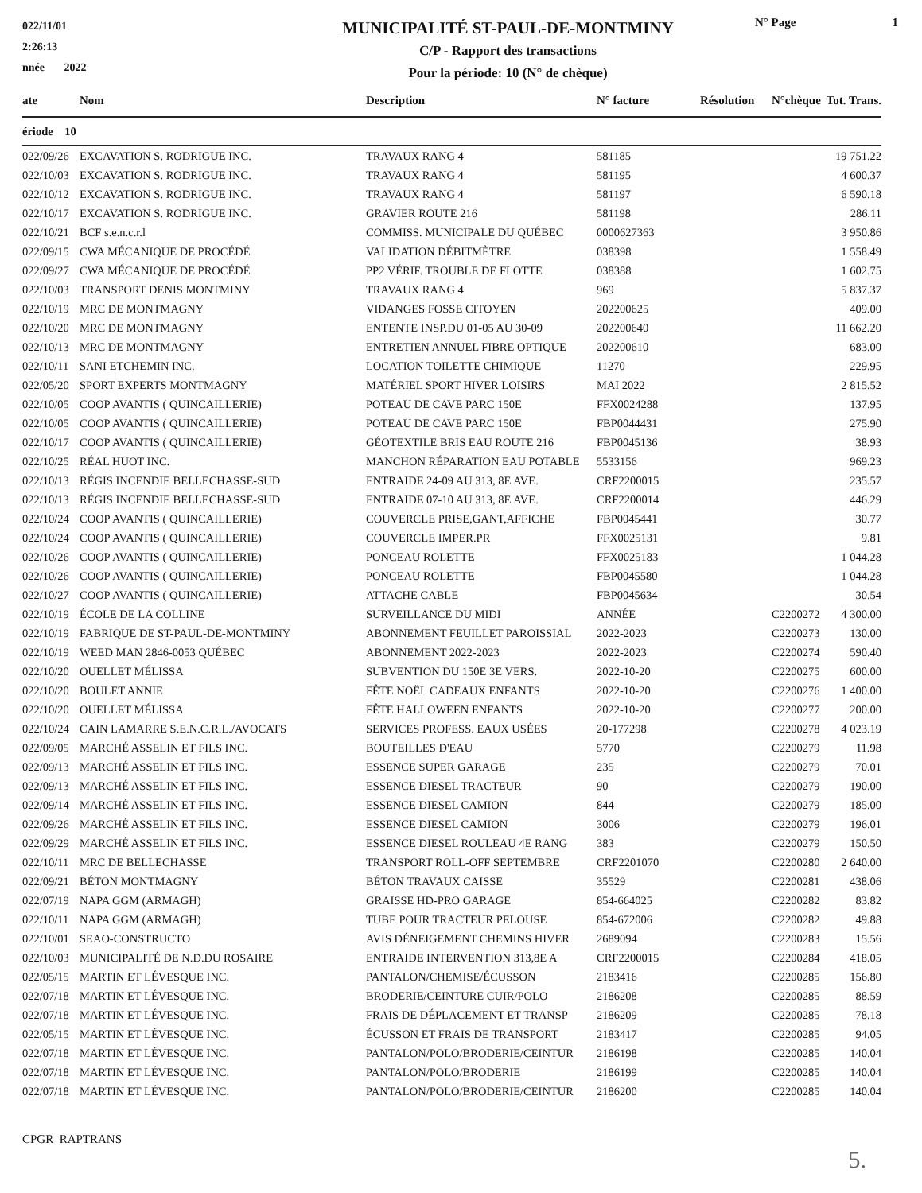022/11/01
2:26:13
nnée 2022
MUNICIPALITÉ ST-PAUL-DE-MONTMINY
C/P - Rapport des transactions
Pour la période: 10 (N° de chèque)
N° Page 1
| ate | Nom | Description | N° facture | Résolution | N°chèque | Tot. Trans. |
| --- | --- | --- | --- | --- | --- | --- |
| ériode 10 | | | | | | |
| 022/09/26 | EXCAVATION S. RODRIGUE INC. | TRAVAUX RANG 4 | 581185 | | | 19 751.22 |
| 022/10/03 | EXCAVATION S. RODRIGUE INC. | TRAVAUX RANG 4 | 581195 | | | 4 600.37 |
| 022/10/12 | EXCAVATION S. RODRIGUE INC. | TRAVAUX RANG 4 | 581197 | | | 6 590.18 |
| 022/10/17 | EXCAVATION S. RODRIGUE INC. | GRAVIER ROUTE 216 | 581198 | | | 286.11 |
| 022/10/21 | BCF s.e.n.c.r.l | COMMISS. MUNICIPALE DU QUÉBEC | 0000627363 | | | 3 950.86 |
| 022/09/15 | CWA MÉCANIQUE DE PROCÉDÉ | VALIDATION DÉBITMÈTRE | 038398 | | | 1 558.49 |
| 022/09/27 | CWA MÉCANIQUE DE PROCÉDÉ | PP2 VÉRIF. TROUBLE DE FLOTTE | 038388 | | | 1 602.75 |
| 022/10/03 | TRANSPORT DENIS MONTMINY | TRAVAUX RANG 4 | 969 | | | 5 837.37 |
| 022/10/19 | MRC DE MONTMAGNY | VIDANGES FOSSE CITOYEN | 202200625 | | | 409.00 |
| 022/10/20 | MRC DE MONTMAGNY | ENTENTE INSP.DU 01-05 AU 30-09 | 202200640 | | | 11 662.20 |
| 022/10/13 | MRC DE MONTMAGNY | ENTRETIEN ANNUEL FIBRE OPTIQUE | 202200610 | | | 683.00 |
| 022/10/11 | SANI ETCHEMIN INC. | LOCATION TOILETTE CHIMIQUE | 11270 | | | 229.95 |
| 022/05/20 | SPORT EXPERTS MONTMAGNY | MATÉRIEL SPORT HIVER LOISIRS | MAI 2022 | | | 2 815.52 |
| 022/10/05 | COOP AVANTIS ( QUINCAILLERIE) | POTEAU DE CAVE PARC 150E | FFX0024288 | | | 137.95 |
| 022/10/05 | COOP AVANTIS ( QUINCAILLERIE) | POTEAU DE CAVE PARC 150E | FBP0044431 | | | 275.90 |
| 022/10/17 | COOP AVANTIS ( QUINCAILLERIE) | GÉOTEXTILE BRIS EAU ROUTE 216 | FBP0045136 | | | 38.93 |
| 022/10/25 | RÉAL HUOT INC. | MANCHON RÉPARATION EAU POTABLE | 5533156 | | | 969.23 |
| 022/10/13 | RÉGIS INCENDIE BELLECHASSE-SUD | ENTRAIDE 24-09 AU 313, 8E AVE. | CRF2200015 | | | 235.57 |
| 022/10/13 | RÉGIS INCENDIE BELLECHASSE-SUD | ENTRAIDE 07-10 AU 313, 8E AVE. | CRF2200014 | | | 446.29 |
| 022/10/24 | COOP AVANTIS ( QUINCAILLERIE) | COUVERCLE PRISE,GANT,AFFICHE | FBP0045441 | | | 30.77 |
| 022/10/24 | COOP AVANTIS ( QUINCAILLERIE) | COUVERCLE IMPER.PR | FFX0025131 | | | 9.81 |
| 022/10/26 | COOP AVANTIS ( QUINCAILLERIE) | PONCEAU ROLETTE | FFX0025183 | | | 1 044.28 |
| 022/10/26 | COOP AVANTIS ( QUINCAILLERIE) | PONCEAU ROLETTE | FBP0045580 | | | 1 044.28 |
| 022/10/27 | COOP AVANTIS ( QUINCAILLERIE) | ATTACHE CABLE | FBP0045634 | | | 30.54 |
| 022/10/19 | ÉCOLE DE LA COLLINE | SURVEILLANCE DU MIDI | ANNÉE | | C2200272 | 4 300.00 |
| 022/10/19 | FABRIQUE DE ST-PAUL-DE-MONTMINY | ABONNEMENT FEUILLET PAROISSIAL | 2022-2023 | | C2200273 | 130.00 |
| 022/10/19 | WEED MAN 2846-0053 QUÉBEC | ABONNEMENT 2022-2023 | 2022-2023 | | C2200274 | 590.40 |
| 022/10/20 | OUELLET MÉLISSA | SUBVENTION DU 150E 3E VERS. | 2022-10-20 | | C2200275 | 600.00 |
| 022/10/20 | BOULET ANNIE | FÊTE NOËL CADEAUX ENFANTS | 2022-10-20 | | C2200276 | 1 400.00 |
| 022/10/20 | OUELLET MÉLISSA | FÊTE HALLOWEEN ENFANTS | 2022-10-20 | | C2200277 | 200.00 |
| 022/10/24 | CAIN LAMARRE S.E.N.C.R.L./AVOCATS | SERVICES PROFESS. EAUX USÉES | 20-177298 | | C2200278 | 4 023.19 |
| 022/09/05 | MARCHÉ ASSELIN ET FILS INC. | BOUTEILLES D'EAU | 5770 | | C2200279 | 11.98 |
| 022/09/13 | MARCHÉ ASSELIN ET FILS INC. | ESSENCE SUPER GARAGE | 235 | | C2200279 | 70.01 |
| 022/09/13 | MARCHÉ ASSELIN ET FILS INC. | ESSENCE DIESEL TRACTEUR | 90 | | C2200279 | 190.00 |
| 022/09/14 | MARCHÉ ASSELIN ET FILS INC. | ESSENCE DIESEL CAMION | 844 | | C2200279 | 185.00 |
| 022/09/26 | MARCHÉ ASSELIN ET FILS INC. | ESSENCE DIESEL CAMION | 3006 | | C2200279 | 196.01 |
| 022/09/29 | MARCHÉ ASSELIN ET FILS INC. | ESSENCE DIESEL ROULEAU 4E RANG | 383 | | C2200279 | 150.50 |
| 022/10/11 | MRC DE BELLECHASSE | TRANSPORT ROLL-OFF SEPTEMBRE | CRF2201070 | | C2200280 | 2 640.00 |
| 022/09/21 | BÉTON MONTMAGNY | BÉTON TRAVAUX CAISSE | 35529 | | C2200281 | 438.06 |
| 022/07/19 | NAPA GGM (ARMAGH) | GRAISSE HD-PRO GARAGE | 854-664025 | | C2200282 | 83.82 |
| 022/10/11 | NAPA GGM (ARMAGH) | TUBE POUR TRACTEUR PELOUSE | 854-672006 | | C2200282 | 49.88 |
| 022/10/01 | SEAO-CONSTRUCTO | AVIS DÉNEIGEMENT CHEMINS HIVER | 2689094 | | C2200283 | 15.56 |
| 022/10/03 | MUNICIPALITÉ DE N.D.DU ROSAIRE | ENTRAIDE INTERVENTION 313,8E A | CRF2200015 | | C2200284 | 418.05 |
| 022/05/15 | MARTIN ET LÉVESQUE INC. | PANTALON/CHEMISE/ÉCUSSON | 2183416 | | C2200285 | 156.80 |
| 022/07/18 | MARTIN ET LÉVESQUE INC. | BRODERIE/CEINTURE CUIR/POLO | 2186208 | | C2200285 | 88.59 |
| 022/07/18 | MARTIN ET LÉVESQUE INC. | FRAIS DE DÉPLACEMENT ET TRANSP | 2186209 | | C2200285 | 78.18 |
| 022/05/15 | MARTIN ET LÉVESQUE INC. | ÉCUSSON ET FRAIS DE TRANSPORT | 2183417 | | C2200285 | 94.05 |
| 022/07/18 | MARTIN ET LÉVESQUE INC. | PANTALON/POLO/BRODERIE/CEINTUR | 2186198 | | C2200285 | 140.04 |
| 022/07/18 | MARTIN ET LÉVESQUE INC. | PANTALON/POLO/BRODERIE | 2186199 | | C2200285 | 140.04 |
| 022/07/18 | MARTIN ET LÉVESQUE INC. | PANTALON/POLO/BRODERIE/CEINTUR | 2186200 | | C2200285 | 140.04 |
CPGR_RAPTRANS
5.